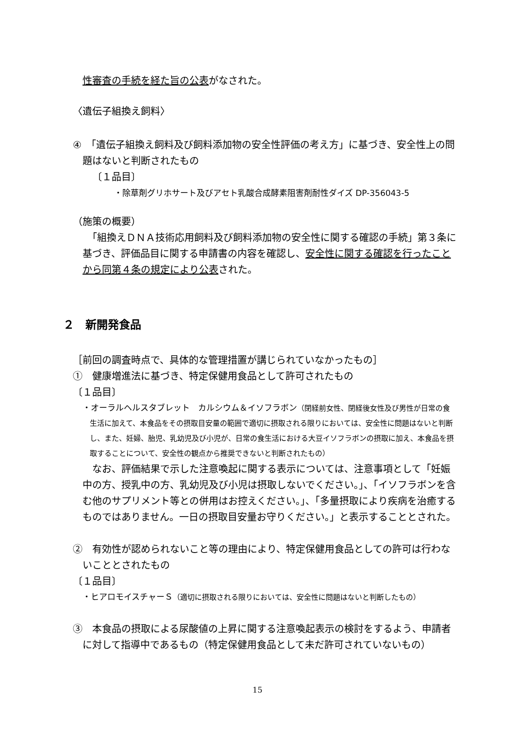性審査の手続を経た旨の公表がなされた。
〈遺伝子組換え飼料〉
④　「遺伝子組換え飼料及び飼料添加物の安全性評価の考え方」に基づき、安全性上の問題はないと判断されたもの
〔１品目〕
・除草剤グリホサート及びアセト乳酸合成酵素阻害剤耐性ダイズ DP-356043-5
（施策の概要）
　「組換えＤＮＡ技術応用飼料及び飼料添加物の安全性に関する確認の手続」第３条に基づき、評価品目に関する申請書の内容を確認し、安全性に関する確認を行ったことから同第４条の規定により公表された。
２　新開発食品
［前回の調査時点で、具体的な管理措置が講じられていなかったもの］
①　健康増進法に基づき、特定保健用食品として許可されたもの
〔１品目〕
・オーラルヘルスタブレット　カルシウム＆イソフラボン（閉経前女性、閉経後女性及び男性が日常の食生活に加えて、本食品をその摂取目安量の範囲で適切に摂取される限りにおいては、安全性に問題はないと判断し、また、妊婦、胎児、乳幼児及び小児が、日常の食生活における大豆イソフラボンの摂取に加え、本食品を摂取することについて、安全性の観点から推奨できないと判断されたもの）
　なお、評価結果で示した注意喚起に関する表示については、注意事項として「妊娠中の方、授乳中の方、乳幼児及び小児は摂取しないでください。」、「イソフラボンを含む他のサプリメント等との併用はお控えください。」、「多量摂取により疾病を治癒するものではありません。一日の摂取目安量お守りください。」と表示することとされた。
②　有効性が認められないこと等の理由により、特定保健用食品としての許可は行わないこととされたもの
〔１品目〕
・ヒアロモイスチャーＳ（適切に摂取される限りにおいては、安全性に問題はないと判断したもの）
③　本食品の摂取による尿酸値の上昇に関する注意喚起表示の検討をするよう、申請者に対して指導中であるもの（特定保健用食品として未だ許可されていないもの）
15